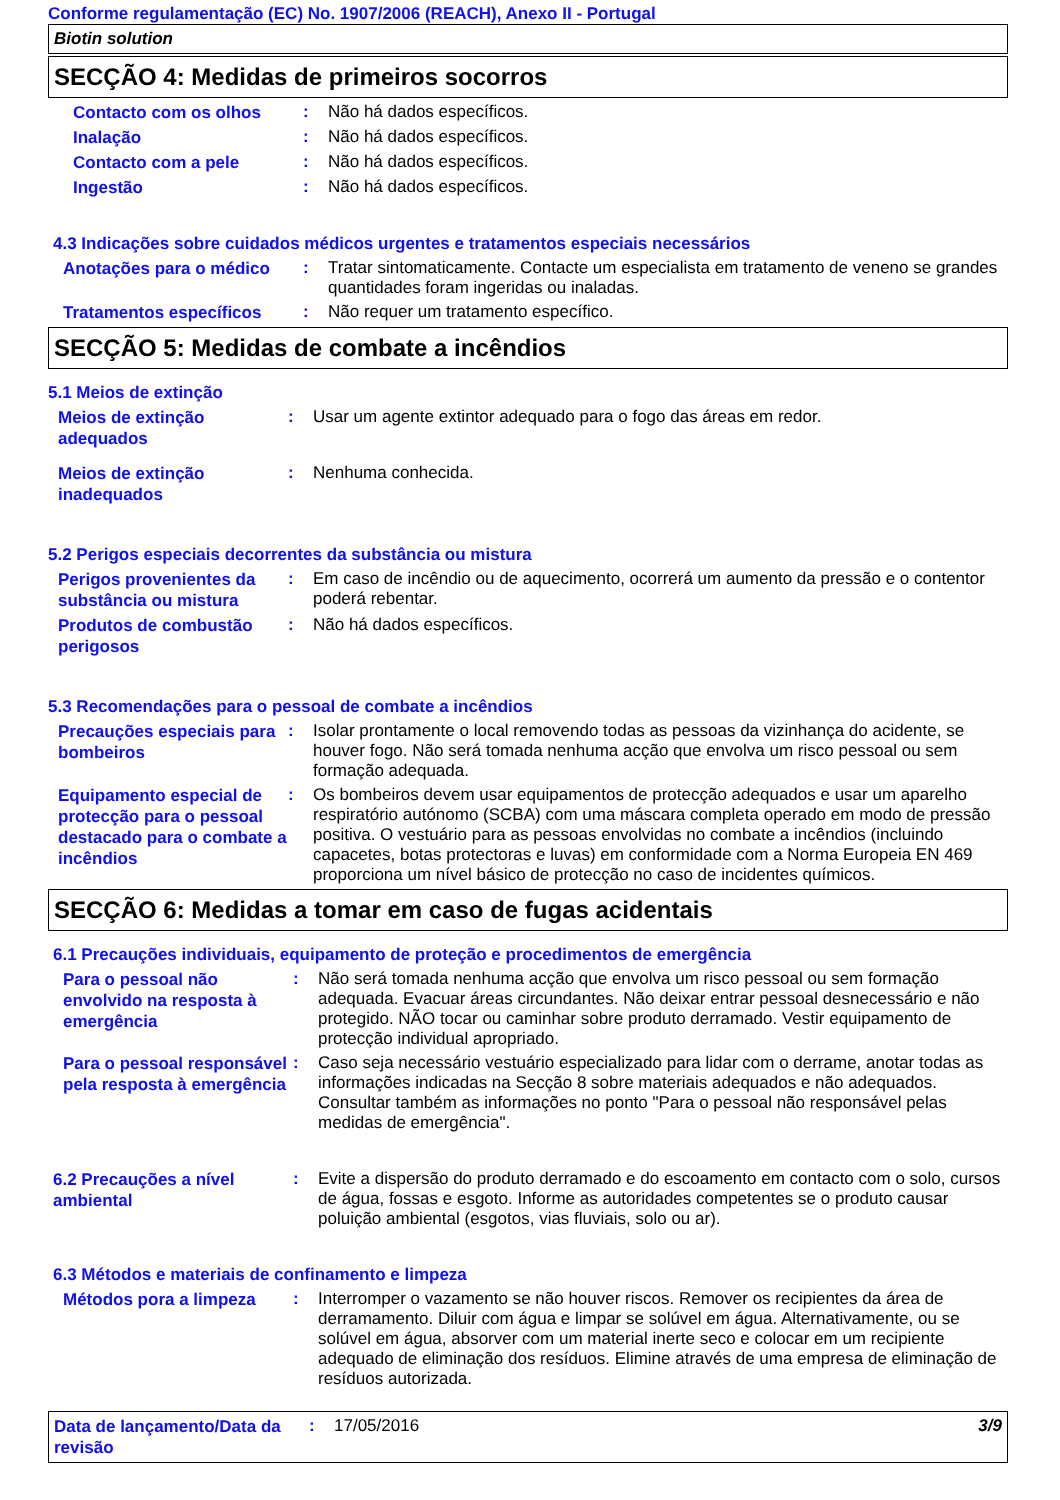Conforme regulamentação (EC) No. 1907/2006 (REACH), Anexo II - Portugal
Biotin solution
SECÇÃO 4: Medidas de primeiros socorros
Contacto com os olhos
:
Não há dados específicos.
Inalação
:
Não há dados específicos.
Contacto com a pele
:
Não há dados específicos.
Ingestão
:
Não há dados específicos.
4.3 Indicações sobre cuidados médicos urgentes e tratamentos especiais necessários
Anotações para o médico
:
Tratar sintomaticamente. Contacte um especialista em tratamento de veneno se grandes quantidades foram ingeridas ou inaladas.
Tratamentos específicos
:
Não requer um tratamento específico.
SECÇÃO 5: Medidas de combate a incêndios
5.1 Meios de extinção
Meios de extinção adequados
:
Usar um agente extintor adequado para o fogo das áreas em redor.
Meios de extinção inadequados
:
Nenhuma conhecida.
5.2 Perigos especiais decorrentes da substância ou mistura
Perigos provenientes da substância ou mistura
:
Em caso de incêndio ou de aquecimento, ocorrerá um aumento da pressão e o contentor poderá rebentar.
Produtos de combustão perigosos
:
Não há dados específicos.
5.3 Recomendações para o pessoal de combate a incêndios
Precauções especiais para bombeiros
:
Isolar prontamente o local removendo todas as pessoas da vizinhança do acidente, se houver fogo. Não será tomada nenhuma acção que envolva um risco pessoal ou sem formação adequada.
Equipamento especial de protecção para o pessoal destacado para o combate a incêndios
:
Os bombeiros devem usar equipamentos de protecção adequados e usar um aparelho respiratório autónomo (SCBA) com uma máscara completa operado em modo de pressão positiva. O vestuário para as pessoas envolvidas no combate a incêndios (incluindo capacetes, botas protectoras e luvas) em conformidade com a Norma Europeia EN 469 proporciona um nível básico de protecção no caso de incidentes químicos.
SECÇÃO 6: Medidas a tomar em caso de fugas acidentais
6.1 Precauções individuais, equipamento de proteção e procedimentos de emergência
Para o pessoal não envolvido na resposta à emergência
:
Não será tomada nenhuma acção que envolva um risco pessoal ou sem formação adequada. Evacuar áreas circundantes. Não deixar entrar pessoal desnecessário e não protegido. NÃO tocar ou caminhar sobre produto derramado. Vestir equipamento de protecção individual apropriado.
Para o pessoal responsável pela resposta à emergência
:
Caso seja necessário vestuário especializado para lidar com o derrame, anotar todas as informações indicadas na Secção 8 sobre materiais adequados e não adequados. Consultar também as informações no ponto "Para o pessoal não responsável pelas medidas de emergência".
6.2 Precauções a nível ambiental
:
Evite a dispersão do produto derramado e do escoamento em contacto com o solo, cursos de água, fossas e esgoto. Informe as autoridades competentes se o produto causar poluição ambiental (esgotos, vias fluviais, solo ou ar).
6.3 Métodos e materiais de confinamento e limpeza
Métodos pora a limpeza
:
Interromper o vazamento se não houver riscos. Remover os recipientes da área de derramamento. Diluir com água e limpar se solúvel em água. Alternativamente, ou se solúvel em água, absorver com um material inerte seco e colocar em um recipiente adequado de eliminação dos resíduos. Elimine através de uma empresa de eliminação de resíduos autorizada.
Data de lançamento/Data da revisão
:
17/05/2016
3/9